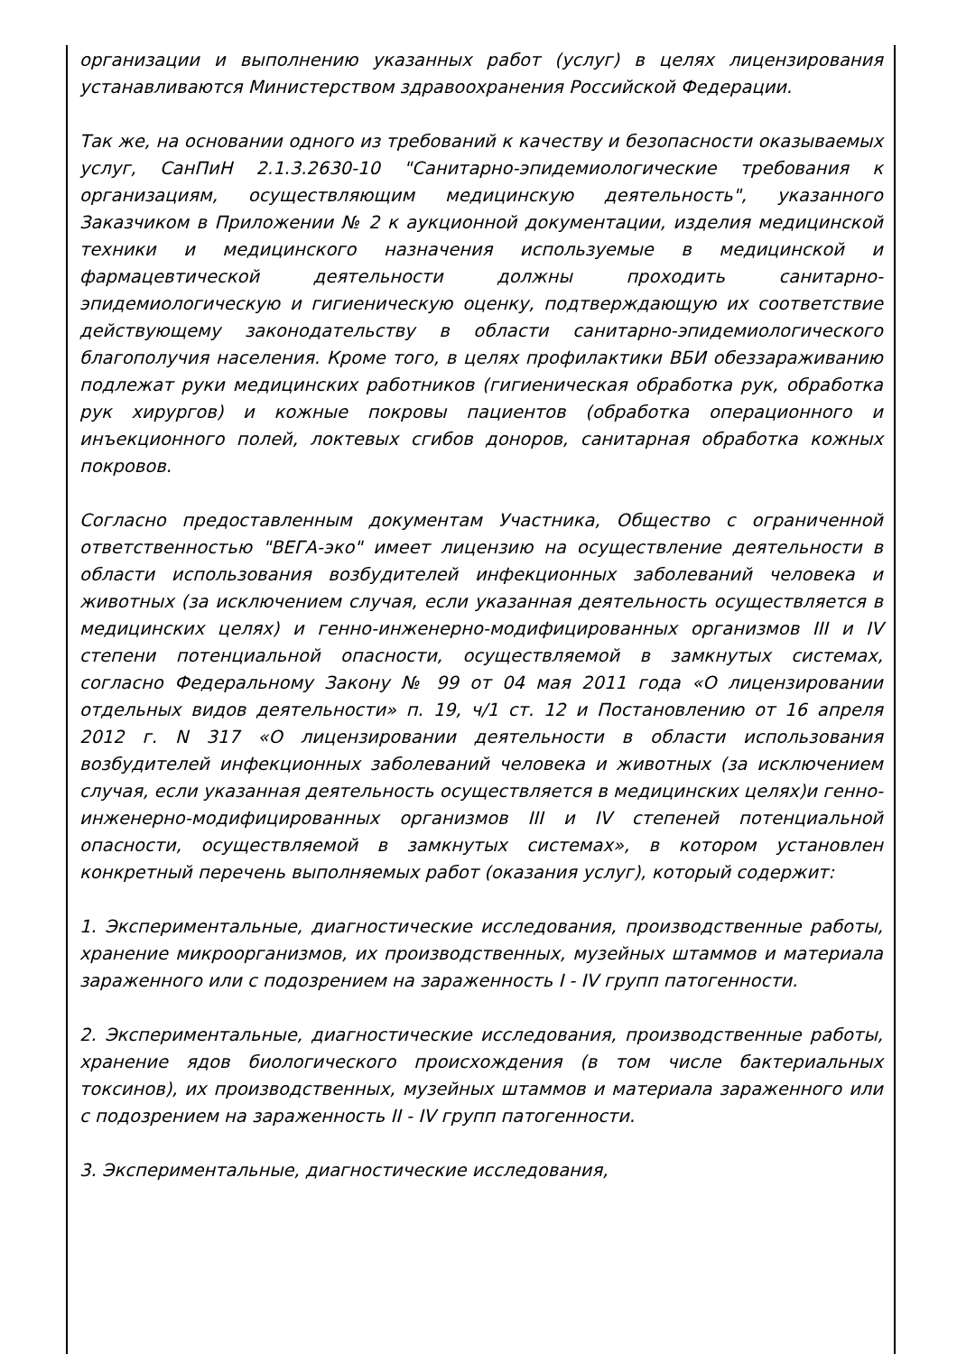организации и выполнению указанных работ (услуг) в целях лицензирования устанавливаются Министерством здравоохранения Российской Федерации.
Так же, на основании одного из требований к качеству и безопасности оказываемых услуг, СанПиН 2.1.3.2630-10 "Санитарно-эпидемиологические требования к организациям, осуществляющим медицинскую деятельность", указанного Заказчиком в Приложении № 2 к аукционной документации, изделия медицинской техники и медицинского назначения используемые в медицинской и фармацевтической деятельности должны проходить санитарно-эпидемиологическую и гигиеническую оценку, подтверждающую их соответствие действующему законодательству в области санитарно-эпидемиологического благополучия населения. Кроме того, в целях профилактики ВБИ обеззараживанию подлежат руки медицинских работников (гигиеническая обработка рук, обработка рук хирургов) и кожные покровы пациентов (обработка операционного и инъекционного полей, локтевых сгибов доноров, санитарная обработка кожных покровов.
Согласно предоставленным документам Участника, Общество с ограниченной ответственностью "ВЕГА-эко" имеет лицензию на осуществление деятельности в области использования возбудителей инфекционных заболеваний человека и животных (за исключением случая, если указанная деятельность осуществляется в медицинских целях) и генно-инженерно-модифицированных организмов III и IV степени потенциальной опасности, осуществляемой в замкнутых системах, согласно Федеральному Закону № 99 от 04 мая 2011 года «О лицензировании отдельных видов деятельности» п. 19, ч/1 ст. 12 и Постановлению от 16 апреля 2012 г. N 317 «О лицензировании деятельности в области использования возбудителей инфекционных заболеваний человека и животных (за исключением случая, если указанная деятельность осуществляется в медицинских целях)и генно-инженерно-модифицированных организмов III и IV степеней потенциальной опасности, осуществляемой в замкнутых системах», в котором установлен конкретный перечень выполняемых работ (оказания услуг), который содержит:
1. Экспериментальные, диагностические исследования, производственные работы, хранение микроорганизмов, их производственных, музейных штаммов и материала зараженного или с подозрением на зараженность I - IV групп патогенности.
2. Экспериментальные, диагностические исследования, производственные работы, хранение ядов биологического происхождения (в том числе бактериальных токсинов), их производственных, музейных штаммов и материала зараженного или с подозрением на зараженность II - IV групп патогенности.
3. Экспериментальные, диагностические исследования,